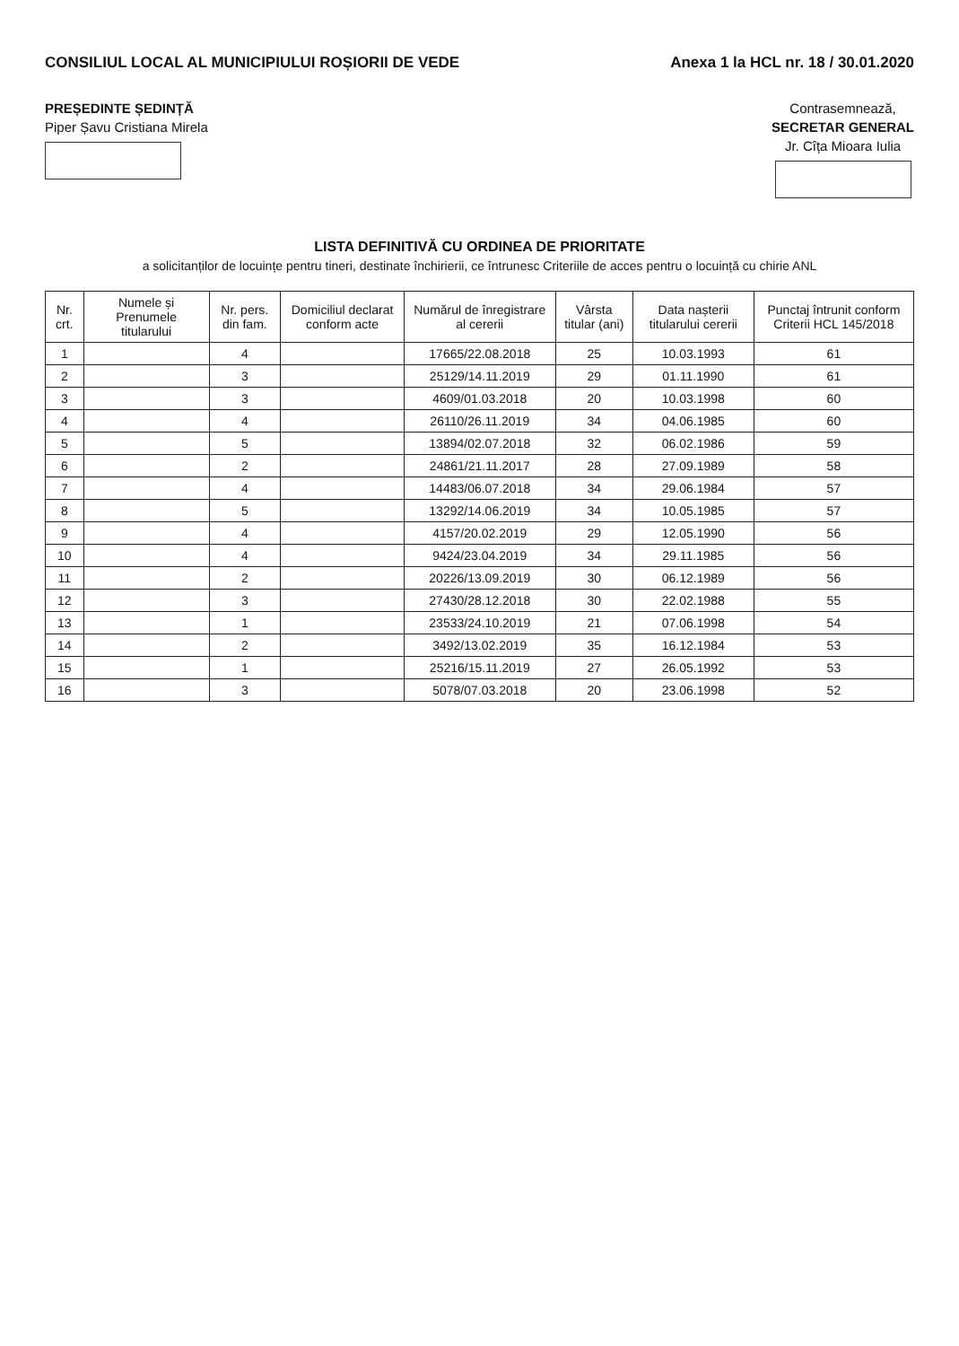CONSILIUL LOCAL AL MUNICIPIULUI ROȘIORII DE VEDE
Anexa 1 la HCL nr. 18 / 30.01.2020
PREȘEDINTE ȘEDINȚĂ
Piper Șavu Cristiana Mirela
Contrasemnează,
SECRETAR GENERAL
Jr. Cîța Mioara Iulia
LISTA DEFINITIVĂ CU ORDINEA DE PRIORITATE
a solicitanților de locuințe pentru tineri, destinate închirierii, ce întrunesc Criteriile de acces pentru o locuință cu chirie ANL
| Nr. crt. | Numele și Prenumele titularului | Nr. pers. din fam. | Domiciliul declarat conform acte | Numărul de înregistrare al cererii | Vârsta titular (ani) | Data nașterii titularului cererii | Punctaj întrunit conform Criterii HCL 145/2018 |
| --- | --- | --- | --- | --- | --- | --- | --- |
| 1 | | 4 | | 17665/22.08.2018 | 25 | 10.03.1993 | 61 |
| 2 | | 3 | | 25129/14.11.2019 | 29 | 01.11.1990 | 61 |
| 3 | | 3 | | 4609/01.03.2018 | 20 | 10.03.1998 | 60 |
| 4 | | 4 | | 26110/26.11.2019 | 34 | 04.06.1985 | 60 |
| 5 | | 5 | | 13894/02.07.2018 | 32 | 06.02.1986 | 59 |
| 6 | | 2 | | 24861/21.11.2017 | 28 | 27.09.1989 | 58 |
| 7 | | 4 | | 14483/06.07.2018 | 34 | 29.06.1984 | 57 |
| 8 | | 5 | | 13292/14.06.2019 | 34 | 10.05.1985 | 57 |
| 9 | | 4 | | 4157/20.02.2019 | 29 | 12.05.1990 | 56 |
| 10 | | 4 | | 9424/23.04.2019 | 34 | 29.11.1985 | 56 |
| 11 | | 2 | | 20226/13.09.2019 | 30 | 06.12.1989 | 56 |
| 12 | | 3 | | 27430/28.12.2018 | 30 | 22.02.1988 | 55 |
| 13 | | 1 | | 23533/24.10.2019 | 21 | 07.06.1998 | 54 |
| 14 | | 2 | | 3492/13.02.2019 | 35 | 16.12.1984 | 53 |
| 15 | | 1 | | 25216/15.11.2019 | 27 | 26.05.1992 | 53 |
| 16 | | 3 | | 5078/07.03.2018 | 20 | 23.06.1998 | 52 |